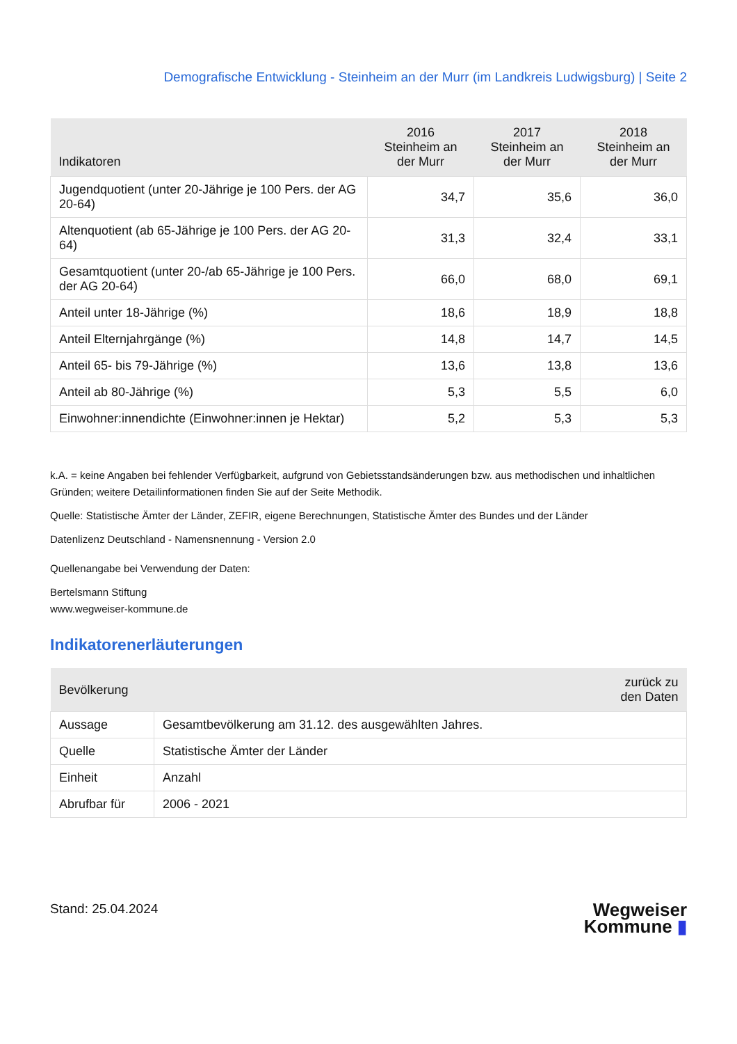Demografische Entwicklung - Steinheim an der Murr (im Landkreis Ludwigsburg) | Seite 2
| Indikatoren | 2016 Steinheim an der Murr | 2017 Steinheim an der Murr | 2018 Steinheim an der Murr |
| --- | --- | --- | --- |
| Jugendquotient (unter 20-Jährige je 100 Pers. der AG 20-64) | 34,7 | 35,6 | 36,0 |
| Altenquotient (ab 65-Jährige je 100 Pers. der AG 20-64) | 31,3 | 32,4 | 33,1 |
| Gesamtquotient (unter 20-/ab 65-Jährige je 100 Pers. der AG 20-64) | 66,0 | 68,0 | 69,1 |
| Anteil unter 18-Jährige (%) | 18,6 | 18,9 | 18,8 |
| Anteil Elternjahrgänge (%) | 14,8 | 14,7 | 14,5 |
| Anteil 65- bis 79-Jährige (%) | 13,6 | 13,8 | 13,6 |
| Anteil ab 80-Jährige (%) | 5,3 | 5,5 | 6,0 |
| Einwohner:innendichte (Einwohner:innen je Hektar) | 5,2 | 5,3 | 5,3 |
k.A. = keine Angaben bei fehlender Verfügbarkeit, aufgrund von Gebietsstandsänderungen bzw. aus methodischen und inhaltlichen Gründen; weitere Detailinformationen finden Sie auf der Seite Methodik.
Quelle: Statistische Ämter der Länder, ZEFIR, eigene Berechnungen, Statistische Ämter des Bundes und der Länder
Datenlizenz Deutschland - Namensnennung - Version 2.0
Quellenangabe bei Verwendung der Daten:
Bertelsmann Stiftung
www.wegweiser-kommune.de
Indikatorenerläuterungen
| Bevölkerung | zurück zu den Daten |
| --- | --- |
| Aussage | Gesamtbevölkerung am 31.12. des ausgewählten Jahres. |
| Quelle | Statistische Ämter der Länder |
| Einheit | Anzahl |
| Abrufbar für | 2006 - 2021 |
Stand: 25.04.2024
Wegweiser
Kommune ▮